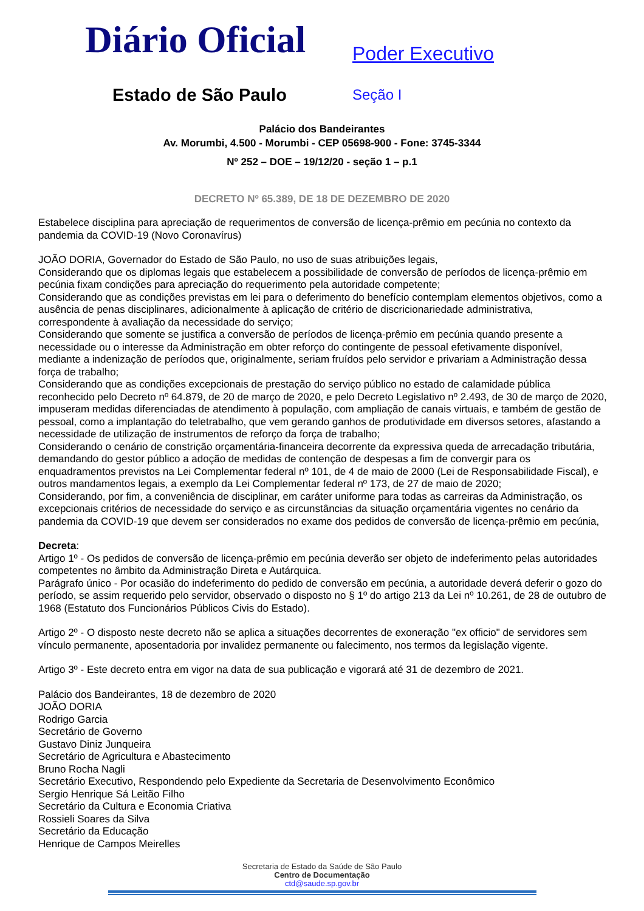Diário Oficial
Estado de São Paulo
Poder Executivo
Seção I
Palácio dos Bandeirantes
Av. Morumbi, 4.500 - Morumbi - CEP 05698-900 - Fone: 3745-3344
Nº 252 – DOE – 19/12/20 - seção 1 – p.1
DECRETO Nº 65.389, DE 18 DE DEZEMBRO DE 2020
Estabelece disciplina para apreciação de requerimentos de conversão de licença-prêmio em pecúnia no contexto da pandemia da COVID-19 (Novo Coronavírus)
JOÃO DORIA, Governador do Estado de São Paulo, no uso de suas atribuições legais,
Considerando que os diplomas legais que estabelecem a possibilidade de conversão de períodos de licença-prêmio em pecúnia fixam condições para apreciação do requerimento pela autoridade competente;
Considerando que as condições previstas em lei para o deferimento do benefício contemplam elementos objetivos, como a ausência de penas disciplinares, adicionalmente à aplicação de critério de discricionariedade administrativa, correspondente à avaliação da necessidade do serviço;
Considerando que somente se justifica a conversão de períodos de licença-prêmio em pecúnia quando presente a necessidade ou o interesse da Administração em obter reforço do contingente de pessoal efetivamente disponível, mediante a indenização de períodos que, originalmente, seriam fruídos pelo servidor e privariam a Administração dessa força de trabalho;
Considerando que as condições excepcionais de prestação do serviço público no estado de calamidade pública reconhecido pelo Decreto nº 64.879, de 20 de março de 2020, e pelo Decreto Legislativo nº 2.493, de 30 de março de 2020, impuseram medidas diferenciadas de atendimento à população, com ampliação de canais virtuais, e também de gestão de pessoal, como a implantação do teletrabalho, que vem gerando ganhos de produtividade em diversos setores, afastando a necessidade de utilização de instrumentos de reforço da força de trabalho;
Considerando o cenário de constrição orçamentária-financeira decorrente da expressiva queda de arrecadação tributária, demandando do gestor público a adoção de medidas de contenção de despesas a fim de convergir para os enquadramentos previstos na Lei Complementar federal nº 101, de 4 de maio de 2000 (Lei de Responsabilidade Fiscal), e outros mandamentos legais, a exemplo da Lei Complementar federal nº 173, de 27 de maio de 2020;
Considerando, por fim, a conveniência de disciplinar, em caráter uniforme para todas as carreiras da Administração, os excepcionais critérios de necessidade do serviço e as circunstâncias da situação orçamentária vigentes no cenário da pandemia da COVID-19 que devem ser considerados no exame dos pedidos de conversão de licença-prêmio em pecúnia,
Decreta:
Artigo 1º - Os pedidos de conversão de licença-prêmio em pecúnia deverão ser objeto de indeferimento pelas autoridades competentes no âmbito da Administração Direta e Autárquica.
Parágrafo único - Por ocasião do indeferimento do pedido de conversão em pecúnia, a autoridade deverá deferir o gozo do período, se assim requerido pelo servidor, observado o disposto no § 1º do artigo 213 da Lei nº 10.261, de 28 de outubro de 1968 (Estatuto dos Funcionários Públicos Civis do Estado).
Artigo 2º - O disposto neste decreto não se aplica a situações decorrentes de exoneração "ex officio" de servidores sem vínculo permanente, aposentadoria por invalidez permanente ou falecimento, nos termos da legislação vigente.
Artigo 3º - Este decreto entra em vigor na data de sua publicação e vigorará até 31 de dezembro de 2021.
Palácio dos Bandeirantes, 18 de dezembro de 2020
JOÃO DORIA
Rodrigo Garcia
Secretário de Governo
Gustavo Diniz Junqueira
Secretário de Agricultura e Abastecimento
Bruno Rocha Nagli
Secretário Executivo, Respondendo pelo Expediente da Secretaria de Desenvolvimento Econômico
Sergio Henrique Sá Leitão Filho
Secretário da Cultura e Economia Criativa
Rossieli Soares da Silva
Secretário da Educação
Henrique de Campos Meirelles
Secretaria de Estado da Saúde de São Paulo
Centro de Documentação
ctd@saude.sp.gov.br